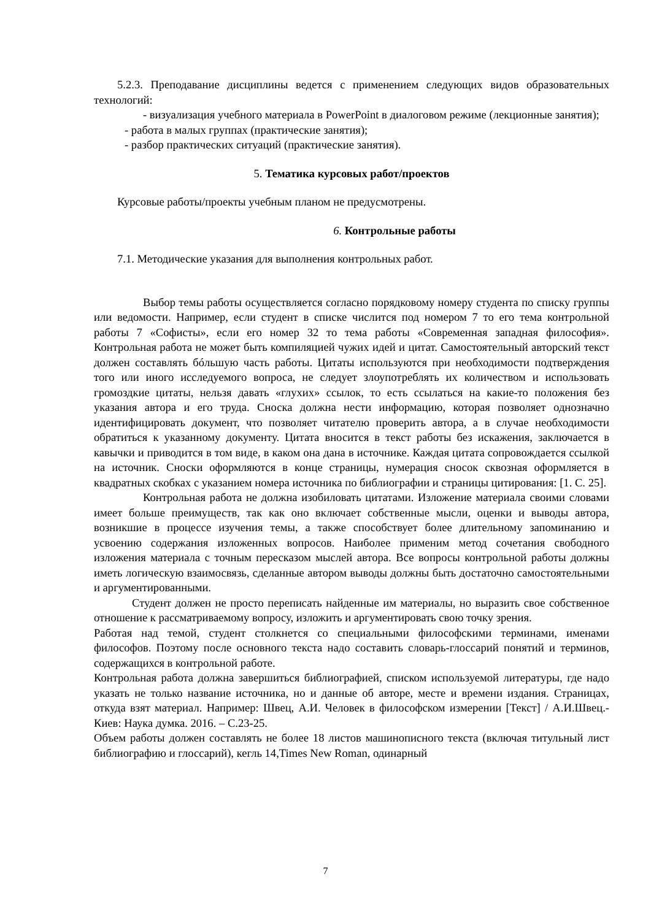5.2.3. Преподавание дисциплины ведется с применением следующих видов образовательных технологий:
- визуализация учебного материала в PowerPoint в диалоговом режиме (лекционные занятия);
- работа в малых группах (практические занятия);
- разбор практических ситуаций (практические занятия).
5. Тематика курсовых работ/проектов
Курсовые работы/проекты учебным планом не предусмотрены.
6. Контрольные работы
7.1. Методические указания для выполнения контрольных работ.
Выбор темы работы осуществляется согласно порядковому номеру студента по списку группы или ведомости. Например, если студент в списке числится под номером 7 то его тема контрольной работы 7 «Софисты», если его номер 32 то тема работы «Современная западная философия». Контрольная работа не может быть компиляцией чужих идей и цитат. Самостоятельный авторский текст должен составлять бóльшую часть работы. Цитаты используются при необходимости подтверждения того или иного исследуемого вопроса, не следует злоупотреблять их количеством и использовать громоздкие цитаты, нельзя давать «глухих» ссылок, то есть ссылаться на какие-то положения без указания автора и его труда. Сноска должна нести информацию, которая позволяет однозначно идентифицировать документ, что позволяет читателю проверить автора, а в случае необходимости обратиться к указанному документу. Цитата вносится в текст работы без искажения, заключается в кавычки и приводится в том виде, в каком она дана в источнике. Каждая цитата сопровождается ссылкой на источник. Сноски оформляются в конце страницы, нумерация сносок сквозная оформляется в квадратных скобках с указанием номера источника по библиографии и страницы цитирования: [1. С. 25].
Контрольная работа не должна изобиловать цитатами. Изложение материала своими словами имеет больше преимуществ, так как оно включает собственные мысли, оценки и выводы автора, возникшие в процессе изучения темы, а также способствует более длительному запоминанию и усвоению содержания изложенных вопросов. Наиболее применим метод сочетания свободного изложения материала с точным пересказом мыслей автора. Все вопросы контрольной работы должны иметь логическую взаимосвязь, сделанные автором выводы должны быть достаточно самостоятельными и аргументированными.
Студент должен не просто переписать найденные им материалы, но выразить свое собственное отношение к рассматриваемому вопросу, изложить и аргументировать свою точку зрения.
Работая над темой, студент столкнется со специальными философскими терминами, именами философов. Поэтому после основного текста надо составить словарь-глоссарий понятий и терминов, содержащихся в контрольной работе.
Контрольная работа должна завершиться библиографией, списком используемой литературы, где надо указать не только название источника, но и данные об авторе, месте и времени издания. Страницах, откуда взят материал. Например: Швец, А.И. Человек в философском измерении [Текст] / А.И.Швец.- Киев: Наука думка. 2016. – С.23-25.
Объем работы должен составлять не более 18 листов машинописного текста (включая титульный лист библиографию и глоссарий), кегль 14,Times New Roman, одинарный
7